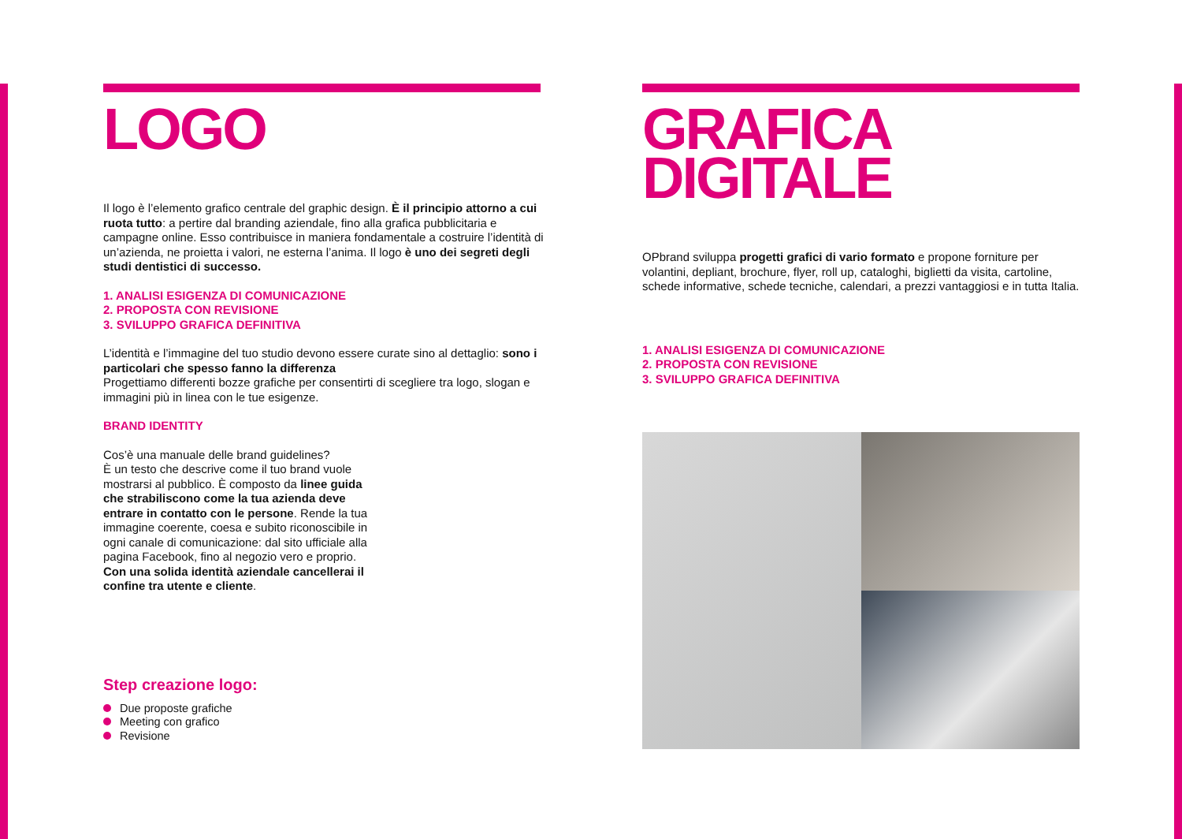LOGO
Il logo è l’elemento grafico centrale del graphic design. È il principio attorno a cui ruota tutto: a pertire dal branding aziendale, fino alla grafica pubblicitaria e campagne online. Esso contribuisce in maniera fondamentale a costruire l’identità di un’azienda, ne proietta i valori, ne esterna l’anima. Il logo è uno dei segreti degli studi dentistici di successo.
1. ANALISI ESIGENZA DI COMUNICAZIONE
2. PROPOSTA CON REVISIONE
3. SVILUPPO GRAFICA DEFINITIVA
L’identità e l’immagine del tuo studio devono essere curate sino al dettaglio: sono i particolari che spesso fanno la differenza
Progettiamo differenti bozze grafiche per consentirti di scegliere tra logo, slogan e immagini più in linea con le tue esigenze.
BRAND IDENTITY
Cos’è una manuale delle brand guidelines?
È un testo che descrive come il tuo brand vuole mostrarsi al pubblico. È composto da linee guida che strabiliscono come la tua azienda deve entrare in contatto con le persone. Rende la tua immagine coerente, coesa e subito riconoscibile in ogni canale di comunicazione: dal sito ufficiale alla pagina Facebook, fino al negozio vero e proprio. Con una solida identità aziendale cancellerai il confine tra utente e cliente.
Step creazione logo:
Due proposte grafiche
Meeting con grafico
Revisione
GRAFICA
DIGITALE
OPbrand sviluppa progetti grafici di vario formato e propone forniture per volantini, depliant, brochure, flyer, roll up, cataloghi, biglietti da visita, cartoline, schede informative, schede tecniche, calendari, a prezzi vantaggiosi e in tutta Italia.
1. ANALISI ESIGENZA DI COMUNICAZIONE
2. PROPOSTA CON REVISIONE
3. SVILUPPO GRAFICA DEFINITIVA